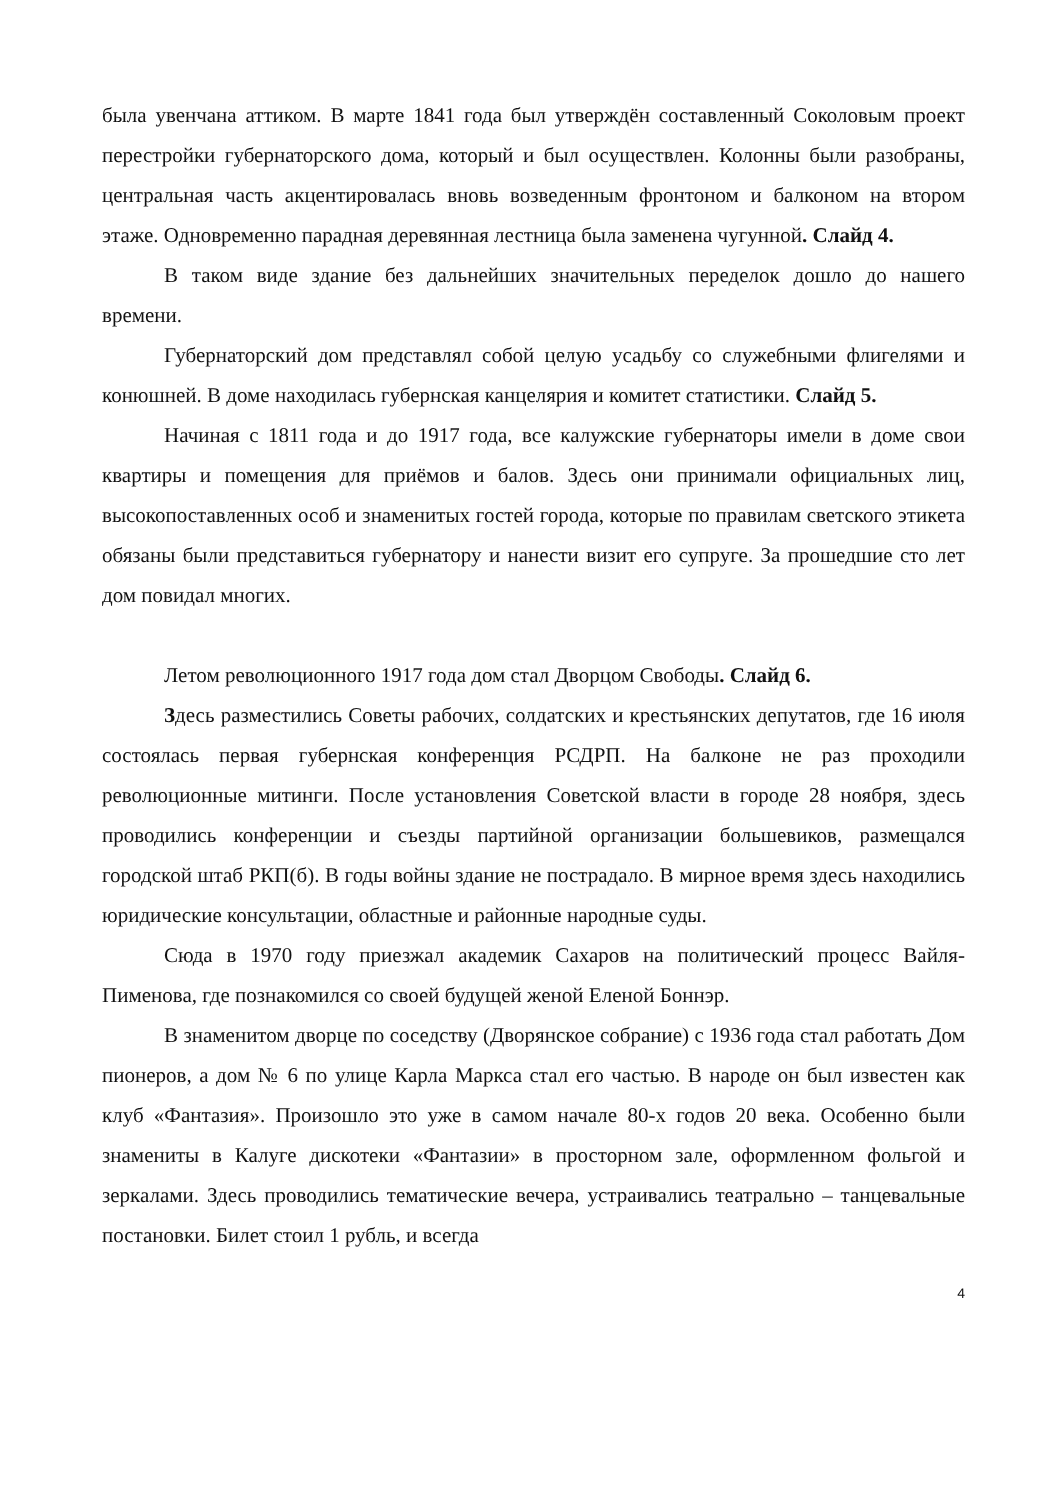была увенчана аттиком. В марте 1841 года был утверждён составленный Соколовым проект перестройки губернаторского дома, который и был осуществлен. Колонны были разобраны, центральная часть акцентировалась вновь возведенным фронтоном и балконом на втором этаже. Одновременно парадная деревянная лестница была заменена чугунной. Слайд 4.
В таком виде здание без дальнейших значительных переделок дошло до нашего времени.
Губернаторский дом представлял собой целую усадьбу со служебными флигелями и конюшней. В доме находилась губернская канцелярия и комитет статистики. Слайд 5.
Начиная с 1811 года и до 1917 года, все калужские губернаторы имели в доме свои квартиры и помещения для приёмов и балов. Здесь они принимали официальных лиц, высокопоставленных особ и знаменитых гостей города, которые по правилам светского этикета обязаны были представиться губернатору и нанести визит его супруге. За прошедшие сто лет дом повидал многих.
Летом революционного 1917 года дом стал Дворцом Свободы. Слайд 6.
Здесь разместились Советы рабочих, солдатских и крестьянских депутатов, где 16 июля состоялась первая губернская конференция РСДРП. На балконе не раз проходили революционные митинги. После установления Советской власти в городе 28 ноября, здесь проводились конференции и съезды партийной организации большевиков, размещался городской штаб РКП(б). В годы войны здание не пострадало. В мирное время здесь находились юридические консультации, областные и районные народные суды.
Сюда в 1970 году приезжал академик Сахаров на политический процесс Вайля-Пименова, где познакомился со своей будущей женой Еленой Боннэр.
В знаменитом дворце по соседству (Дворянское собрание) с 1936 года стал работать Дом пионеров, а дом № 6 по улице Карла Маркса стал его частью. В народе он был известен как клуб «Фантазия». Произошло это уже в самом начале 80-х годов 20 века. Особенно были знамениты в Калуге дискотеки «Фантазии» в просторном зале, оформленном фольгой и зеркалами. Здесь проводились тематические вечера, устраивались театрально – танцевальные постановки. Билет стоил 1 рубль, и всегда
4